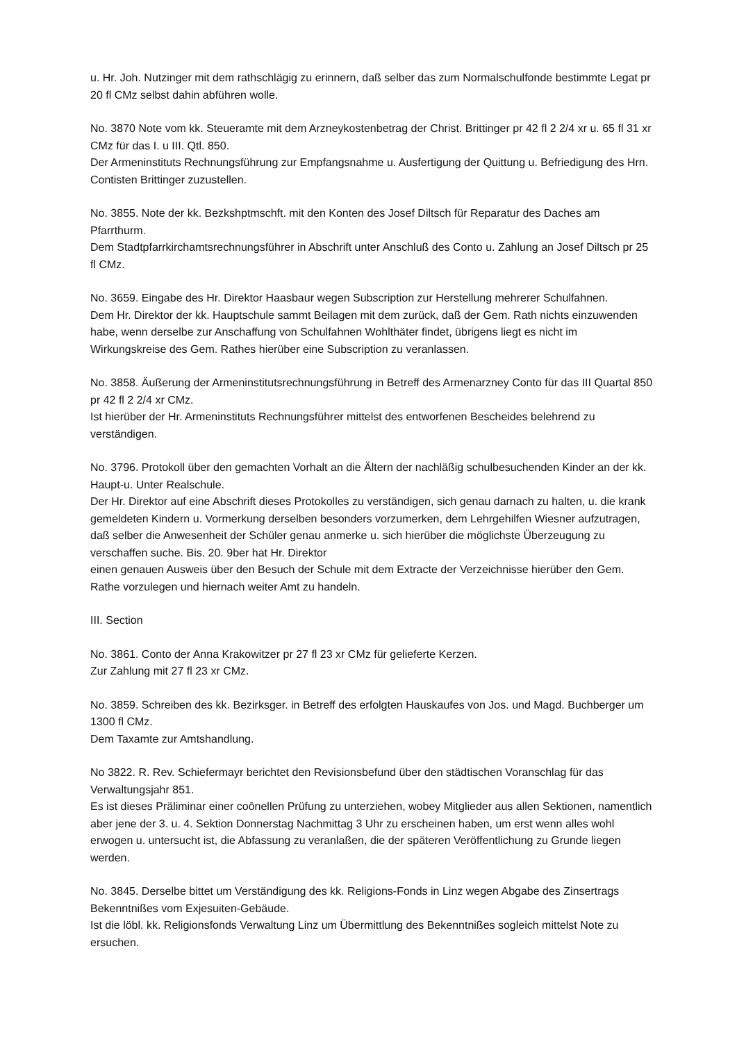u. Hr. Joh. Nutzinger mit dem rathschlägig zu erinnern, daß selber das zum Normalschulfonde bestimmte Legat pr 20 fl CMz selbst dahin abführen wolle.
No. 3870 Note vom kk. Steueramte mit dem Arzneykostenbetrag der Christ. Brittinger pr 42 fl 2 2/4 xr u. 65 fl 31 xr CMz für das I. u III. Qtl. 850.
Der Armeninstituts Rechnungsführung zur Empfangsnahme u. Ausfertigung der Quittung u. Befriedigung des Hrn. Contisten Brittinger zuzustellen.
No. 3855. Note der kk. Bezkshptmschft. mit den Konten des Josef Diltsch für Reparatur des Daches am Pfarrthurm.
Dem Stadtpfarrkirchamtsrechnungsführer in Abschrift unter Anschluß des Conto u. Zahlung an Josef Diltsch pr 25 fl CMz.
No. 3659. Eingabe des Hr. Direktor Haasbaur wegen Subscription zur Herstellung mehrerer Schulfahnen.
Dem Hr. Direktor der kk. Hauptschule sammt Beilagen mit dem zurück, daß der Gem. Rath nichts einzuwenden habe, wenn derselbe zur Anschaffung von Schulfahnen Wohlthäter findet, übrigens liegt es nicht im Wirkungskreise des Gem. Rathes hierüber eine Subscription zu veranlassen.
No. 3858. Äußerung der Armeninstitutsrechnungsführung in Betreff des Armenarzney Conto für das III Quartal 850 pr 42 fl 2 2/4 xr CMz.
Ist hierüber der Hr. Armeninstituts Rechnungsführer mittelst des entworfenen Bescheides belehrend zu verständigen.
No. 3796. Protokoll über den gemachten Vorhalt an die Ältern der nachläßig schulbesuchenden Kinder an der kk. Haupt-u. Unter Realschule.
Der Hr. Direktor auf eine Abschrift dieses Protokolles zu verständigen, sich genau darnach zu halten, u. die krank gemeldeten Kindern u. Vormerkung derselben besonders vorzumerken, dem Lehrgehilfen Wiesner aufzutragen, daß selber die Anwesenheit der Schüler genau anmerke u. sich hierüber die möglichste Überzeugung zu verschaffen suche. Bis. 20. 9ber hat Hr. Direktor
einen genauen Ausweis über den Besuch der Schule mit dem Extracte der Verzeichnisse hierüber den Gem. Rathe vorzulegen und hiernach weiter Amt zu handeln.
III. Section
No. 3861. Conto der Anna Krakowitzer pr 27 fl 23 xr CMz für gelieferte Kerzen.
Zur Zahlung mit 27 fl 23 xr CMz.
No. 3859. Schreiben des kk. Bezirksger. in Betreff des erfolgten Hauskaufes von Jos. und Magd. Buchberger um 1300 fl CMz.
Dem Taxamte zur Amtshandlung.
No 3822. R. Rev. Schiefermayr berichtet den Revisionsbefund über den städtischen Voranschlag für das Verwaltungsjahr 851.
Es ist dieses Präliminar einer coōnellen Prüfung zu unterziehen, wobey Mitglieder aus allen Sektionen, namentlich aber jene der 3. u. 4. Sektion Donnerstag Nachmittag 3 Uhr zu erscheinen haben, um erst wenn alles wohl erwogen u. untersucht ist, die Abfassung zu veranlaßen, die der späteren Veröffentlichung zu Grunde liegen werden.
No. 3845. Derselbe bittet um Verständigung des kk. Religions-Fonds in Linz wegen Abgabe des Zinsertrags Bekenntnißes vom Exjesuiten-Gebäude.
Ist die löbl. kk. Religionsfonds Verwaltung Linz um Übermittlung des Bekenntnißes sogleich mittelst Note zu ersuchen.